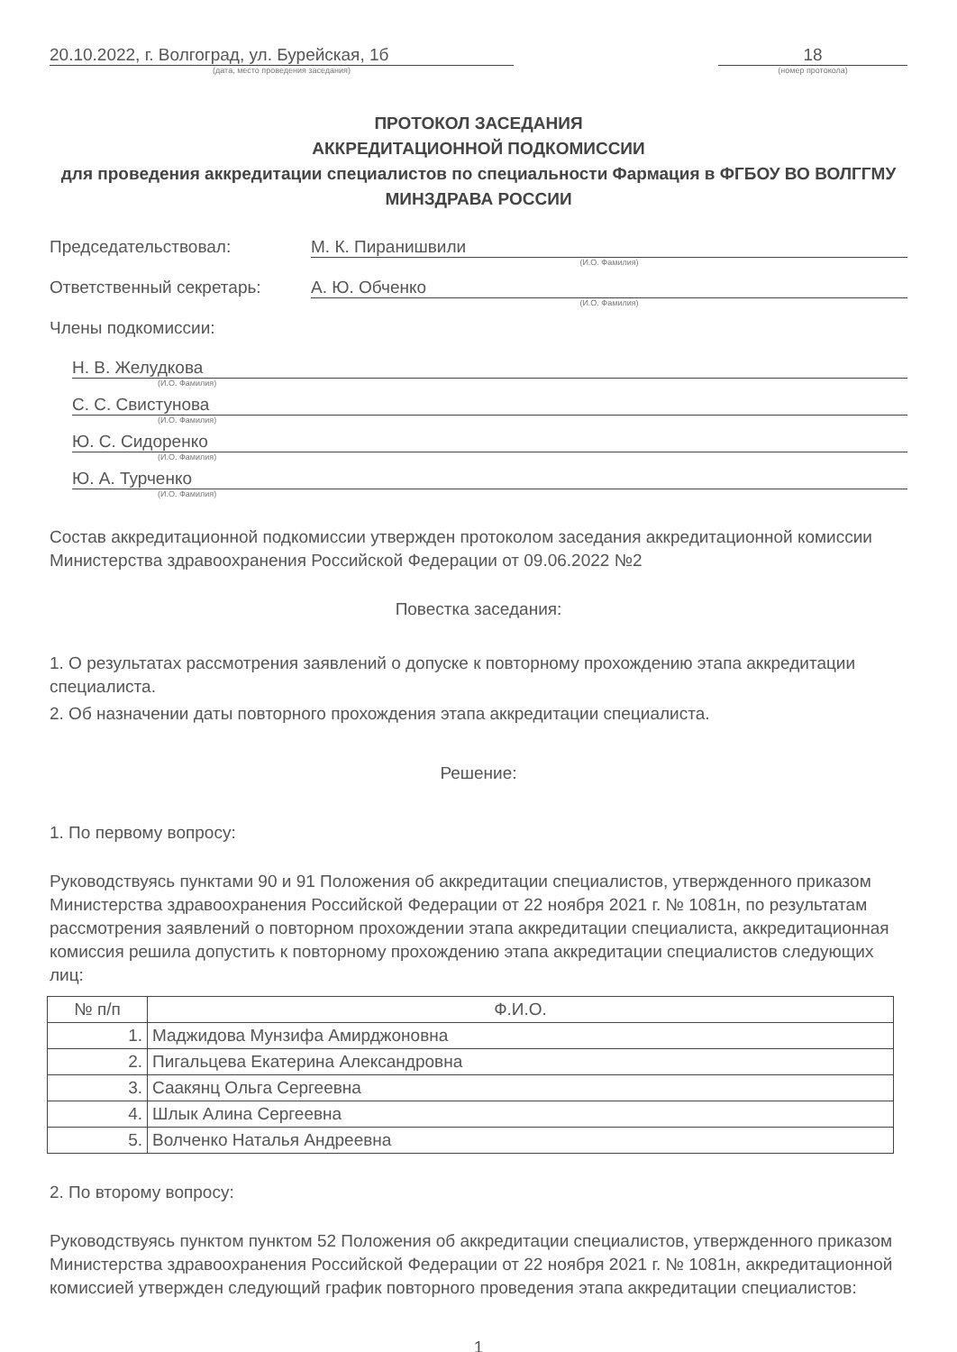20.10.2022, г. Волгоград, ул. Бурейская, 1б
(дата, место проведения заседания)
18
(номер протокола)
ПРОТОКОЛ ЗАСЕДАНИЯ
АККРЕДИТАЦИОННОЙ ПОДКОМИССИИ
для проведения аккредитации специалистов по специальности Фармация в ФГБОУ ВО ВОЛГГМУ МИНЗДРАВА РОССИИ
Председательствовал: М. К. Пиранишвили
(И.О. Фамилия)
Ответственный секретарь: А. Ю. Обченко
(И.О. Фамилия)
Члены подкомиссии:
Н. В. Желудкова
(И.О. Фамилия)
С. С. Свистунова
(И.О. Фамилия)
Ю. С. Сидоренко
(И.О. Фамилия)
Ю. А. Турченко
(И.О. Фамилия)
Состав аккредитационной подкомиссии утвержден протоколом заседания аккредитационной комиссии Министерства здравоохранения Российской Федерации от 09.06.2022 №2
Повестка заседания:
1. О результатах рассмотрения заявлений о допуске к повторному прохождению этапа аккредитации специалиста.
2. Об назначении даты повторного прохождения этапа аккредитации специалиста.
Решение:
1. По первому вопросу:
Руководствуясь пунктами 90 и 91 Положения об аккредитации специалистов, утвержденного приказом Министерства здравоохранения Российской Федерации от 22 ноября 2021 г. № 1081н, по результатам рассмотрения заявлений о повторном прохождении этапа аккредитации специалиста, аккредитационная комиссия решила допустить к повторному прохождению этапа аккредитации специалистов следующих лиц:
| № п/п | Ф.И.О. |
| --- | --- |
| 1. | Маджидова Мунзифа Амирджоновна |
| 2. | Пигальцева Екатерина Александровна |
| 3. | Саакянц Ольга Сергеевна |
| 4. | Шлык Алина Сергеевна |
| 5. | Волченко Наталья Андреевна |
2. По второму вопросу:
Руководствуясь пунктом пунктом 52 Положения об аккредитации специалистов, утвержденного приказом Министерства здравоохранения Российской Федерации от 22 ноября 2021 г. № 1081н, аккредитационной комиссией утвержден следующий график повторного проведения этапа аккредитации специалистов:
1